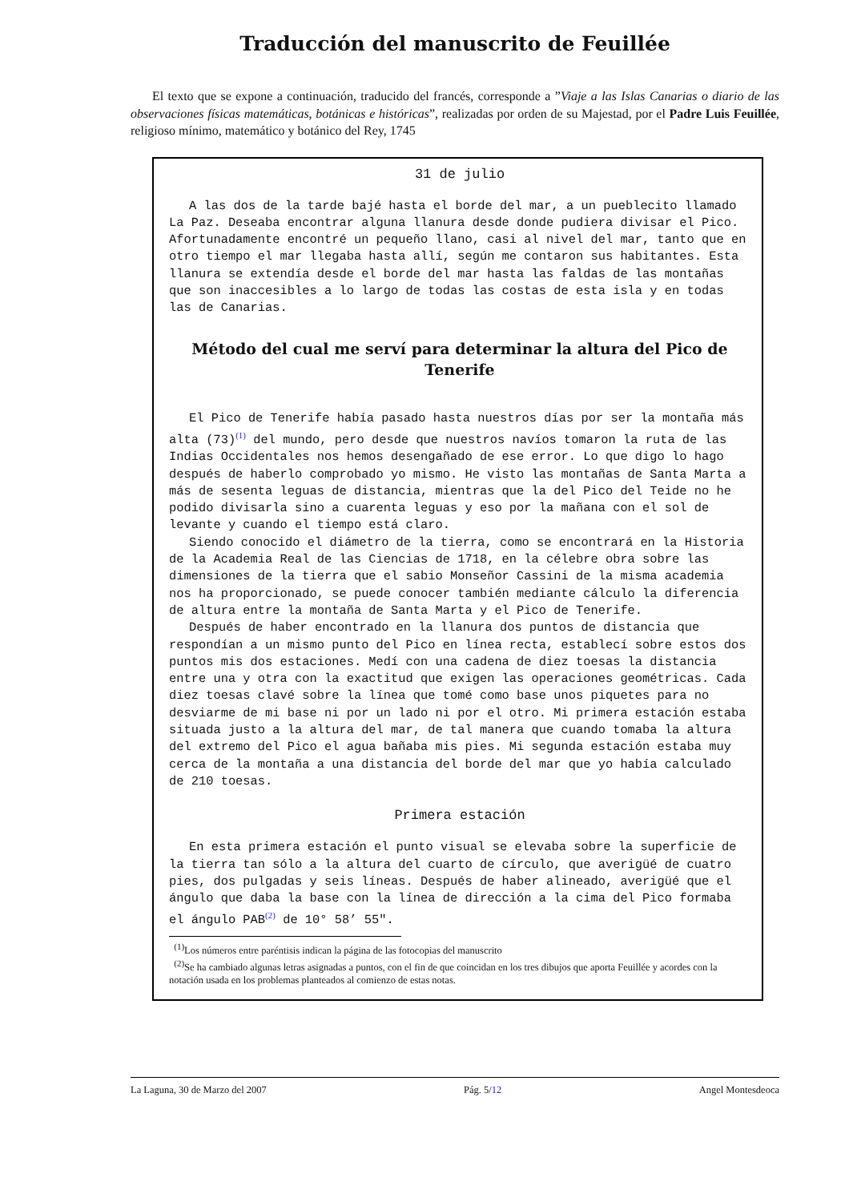Traducción del manuscrito de Feuillée
El texto que se expone a continuación, traducido del francés, corresponde a ”Viaje a las Islas Canarias o diario de las observaciones físicas matemáticas, botánicas e históricas”, realizadas por orden de su Majestad, por el Padre Luis Feuillée, religioso mínimo, matemático y botánico del Rey, 1745
31 de julio
A las dos de la tarde bajé hasta el borde del mar, a un pueblecito llamado La Paz. Deseaba encontrar alguna llanura desde donde pudiera divisar el Pico. Afortunadamente encontré un pequeño llano, casi al nivel del mar, tanto que en otro tiempo el mar llegaba hasta allí, según me contaron sus habitantes. Esta llanura se extendía desde el borde del mar hasta las faldas de las montañas que son inaccesibles a lo largo de todas las costas de esta isla y en todas las de Canarias.
Método del cual me serví para determinar la altura del Pico de Tenerife
El Pico de Tenerife había pasado hasta nuestros días por ser la montaña más alta (73)<sup>(1)</sup> del mundo, pero desde que nuestros navíos tomaron la ruta de las Indias Occidentales nos hemos desengañado de ese error. Lo que digo lo hago después de haberlo comprobado yo mismo. He visto las montañas de Santa Marta a más de sesenta leguas de distancia, mientras que la del Pico del Teide no he podido divisarla sino a cuarenta leguas y eso por la mañana con el sol de levante y cuando el tiempo está claro.
Siendo conocido el diámetro de la tierra, como se encontrará en la Historia de la Academia Real de las Ciencias de 1718, en la célebre obra sobre las dimensiones de la tierra que el sabio Monseñor Cassini de la misma academia nos ha proporcionado, se puede conocer también mediante cálculo la diferencia de altura entre la montaña de Santa Marta y el Pico de Tenerife.
Después de haber encontrado en la llanura dos puntos de distancia que respondían a un mismo punto del Pico en línea recta, establecí sobre estos dos puntos mis dos estaciones. Medí con una cadena de diez toesas la distancia entre una y otra con la exactitud que exigen las operaciones geométricas. Cada diez toesas clavé sobre la línea que tomé como base unos piquetes para no desviarme de mi base ni por un lado ni por el otro. Mi primera estación estaba situada justo a la altura del mar, de tal manera que cuando tomaba la altura del extremo del Pico el agua bañaba mis pies. Mi segunda estación estaba muy cerca de la montaña a una distancia del borde del mar que yo había calculado de 210 toesas.
Primera estación
En esta primera estación el punto visual se elevaba sobre la superficie de la tierra tan sólo a la altura del cuarto de círculo, que averigüé de cuatro pies, dos pulgadas y seis líneas. Después de haber alineado, averigüé que el ángulo que daba la base con la línea de dirección a la cima del Pico formaba el ángulo PAB<sup>(2)</sup> de 10° 58’ 55".
<sup>(1)</sup> Los números entre paréntisis indican la página de las fotocopias del manuscrito
<sup>(2)</sup> Se ha cambiado algunas letras asignadas a puntos, con el fin de que coincidan en los tres dibujos que aporta Feuillée y acordes con la notación usada en los problemas planteados al comienzo de estas notas.
La Laguna, 30 de Marzo del 2007 Pág. 5/12 Angel Montesdeoca